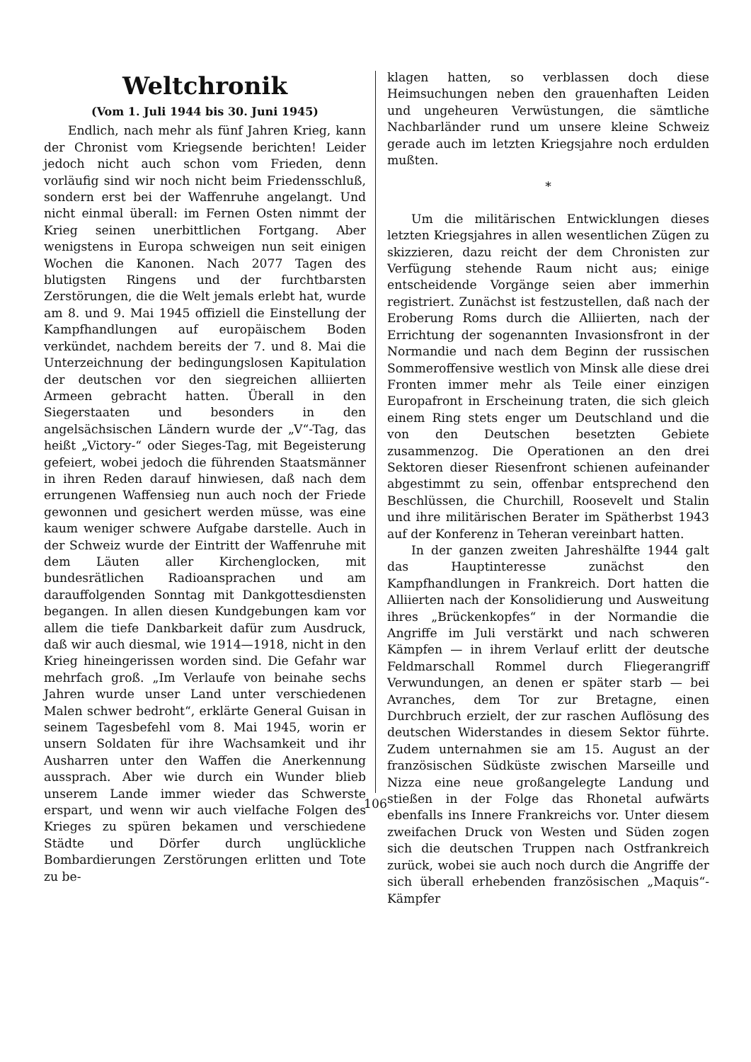Weltchronik
(Vom 1. Juli 1944 bis 30. Juni 1945)
Endlich, nach mehr als fünf Jahren Krieg, kann der Chronist vom Kriegsende berichten! Leider jedoch nicht auch schon vom Frieden, denn vorläufig sind wir noch nicht beim Friedensschluß, sondern erst bei der Waffenruhe angelangt. Und nicht einmal überall: im Fernen Osten nimmt der Krieg seinen unerbittlichen Fortgang. Aber wenigstens in Europa schweigen nun seit einigen Wochen die Kanonen. Nach 2077 Tagen des blutigsten Ringens und der furchtbarsten Zerstörungen, die die Welt jemals erlebt hat, wurde am 8. und 9. Mai 1945 offiziell die Einstellung der Kampfhandlungen auf europäischem Boden verkündet, nachdem bereits der 7. und 8. Mai die Unterzeichnung der bedingungslosen Kapitulation der deutschen vor den siegreichen alliierten Armeen gebracht hatten. Überall in den Siegerstaaten und besonders in den angelsächsischen Ländern wurde der „V“-Tag, das heißt „Victory-“ oder Sieges-Tag, mit Begeisterung gefeiert, wobei jedoch die führenden Staatsmänner in ihren Reden darauf hinwiesen, daß nach dem errungenen Waffensieg nun auch noch der Friede gewonnen und gesichert werden müsse, was eine kaum weniger schwere Aufgabe darstelle. Auch in der Schweiz wurde der Eintritt der Waffenruhe mit dem Läuten aller Kirchenglocken, mit bundesrätlichen Radioansprachen und am darauffolgenden Sonntag mit Dankgottesdiensten begangen. In allen diesen Kundgebungen kam vor allem die tiefe Dankbarkeit dafür zum Ausdruck, daß wir auch diesmal, wie 1914—1918, nicht in den Krieg hineingerissen worden sind. Die Gefahr war mehrfach groß. „Im Verlaufe von beinahe sechs Jahren wurde unser Land unter verschiedenen Malen schwer bedroht“, erklärte General Guisan in seinem Tagesbefehl vom 8. Mai 1945, worin er unsern Soldaten für ihre Wachsamkeit und ihr Ausharren unter den Waffen die Anerkennung aussprach. Aber wie durch ein Wunder blieb unserem Lande immer wieder das Schwerste erspart, und wenn wir auch vielfache Folgen des Krieges zu spüren bekamen und verschiedene Städte und Dörfer durch unglückliche Bombardierungen Zerstörungen erlitten und Tote zu be-
klagen hatten, so verblassen doch diese Heimsuchungen neben den grauenhaften Leiden und ungeheuren Verwüstungen, die sämtliche Nachbarländer rund um unsere kleine Schweiz gerade auch im letzten Kriegsjahre noch erdulden mußten.
*
Um die militärischen Entwicklungen dieses letzten Kriegsjahres in allen wesentlichen Zügen zu skizzieren, dazu reicht der dem Chronisten zur Verfügung stehende Raum nicht aus; einige entscheidende Vorgänge seien aber immerhin registriert. Zunächst ist festzustellen, daß nach der Eroberung Roms durch die Alliierten, nach der Errichtung der sogenannten Invasionsfront in der Normandie und nach dem Beginn der russischen Sommeroffensive westlich von Minsk alle diese drei Fronten immer mehr als Teile einer einzigen Europafront in Erscheinung traten, die sich gleich einem Ring stets enger um Deutschland und die von den Deutschen besetzten Gebiete zusammenzog. Die Operationen an den drei Sektoren dieser Riesenfront schienen aufeinander abgestimmt zu sein, offenbar entsprechend den Beschlüssen, die Churchill, Roosevelt und Stalin und ihre militärischen Berater im Spätherbst 1943 auf der Konferenz in Teheran vereinbart hatten.
In der ganzen zweiten Jahreshälfte 1944 galt das Hauptinteresse zunächst den Kampfhandlungen in Frankreich. Dort hatten die Alliierten nach der Konsolidierung und Ausweitung ihres „Brückenkopfes“ in der Normandie die Angriffe im Juli verstärkt und nach schweren Kämpfen — in ihrem Verlauf erlitt der deutsche Feldmarschall Rommel durch Fliegerangriff Verwundungen, an denen er später starb — bei Avranches, dem Tor zur Bretagne, einen Durchbruch erzielt, der zur raschen Auflösung des deutschen Widerstandes in diesem Sektor führte. Zudem unternahmen sie am 15. August an der französischen Südküste zwischen Marseille und Nizza eine neue großangelegte Landung und stießen in der Folge das Rhonetal aufwärts ebenfalls ins Innere Frankreichs vor. Unter diesem zweifachen Druck von Westen und Süden zogen sich die deutschen Truppen nach Ostfrankreich zurück, wobei sie auch noch durch die Angriffe der sich überall erhebenden französischen „Maquis“-Kämpfer
106